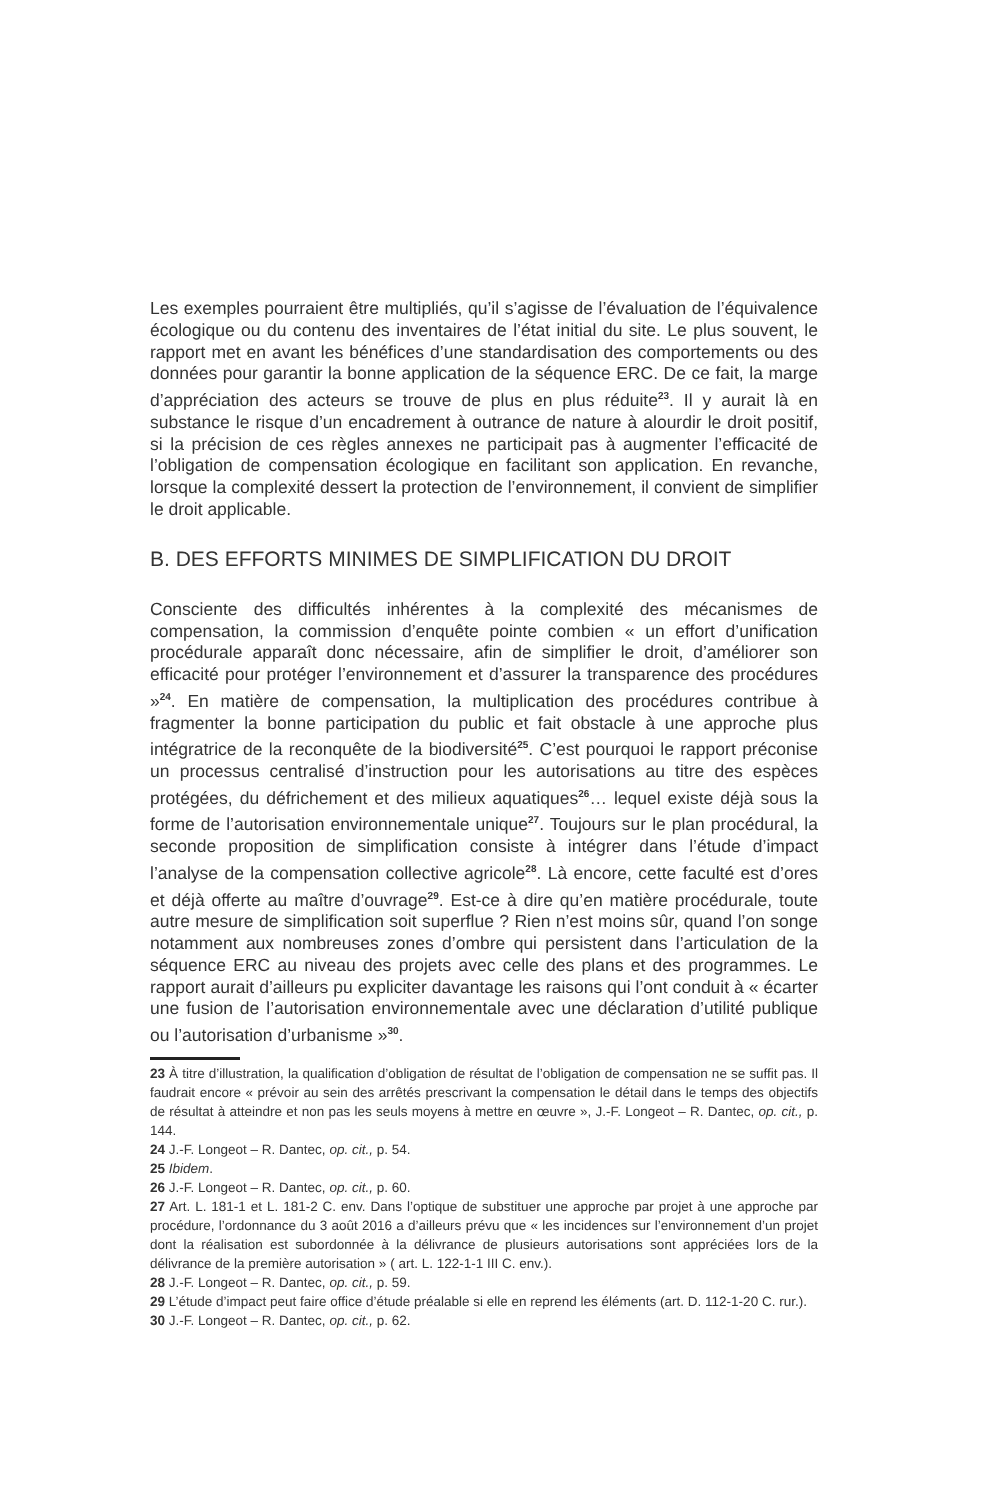Les exemples pourraient être multipliés, qu’il s’agisse de l’évaluation de l’équivalence écologique ou du contenu des inventaires de l’état initial du site. Le plus souvent, le rapport met en avant les bénéfices d’une standardisation des comportements ou des données pour garantir la bonne application de la séquence ERC. De ce fait, la marge d’appréciation des acteurs se trouve de plus en plus réduite<sup>23</sup>. Il y aurait là en substance le risque d’un encadrement à outrance de nature à alourdir le droit positif, si la précision de ces règles annexes ne participait pas à augmenter l’efficacité de l’obligation de compensation écologique en facilitant son application. En revanche, lorsque la complexité dessert la protection de l’environnement, il convient de simplifier le droit applicable.
B. DES EFFORTS MINIMES DE SIMPLIFICATION DU DROIT
Consciente des difficultés inhérentes à la complexité des mécanismes de compensation, la commission d’enquête pointe combien « un effort d’unification procédurale apparaît donc nécessaire, afin de simplifier le droit, d’améliorer son efficacité pour protéger l’environnement et d’assurer la transparence des procédures »<sup>24</sup>. En matière de compensation, la multiplication des procédures contribue à fragmenter la bonne participation du public et fait obstacle à une approche plus intégratrice de la reconquête de la biodiversité<sup>25</sup>. C’est pourquoi le rapport préconise un processus centralisé d’instruction pour les autorisations au titre des espèces protégées, du défrichement et des milieux aquatiques<sup>26</sup>… lequel existe déjà sous la forme de l’autorisation environnementale unique<sup>27</sup>. Toujours sur le plan procédural, la seconde proposition de simplification consiste à intégrer dans l’étude d’impact l’analyse de la compensation collective agricole<sup>28</sup>. Là encore, cette faculté est d’ores et déjà offerte au maître d’ouvrage<sup>29</sup>. Est-ce à dire qu’en matière procédurale, toute autre mesure de simplification soit superflue ? Rien n’est moins sûr, quand l’on songe notamment aux nombreuses zones d’ombre qui persistent dans l’articulation de la séquence ERC au niveau des projets avec celle des plans et des programmes. Le rapport aurait d’ailleurs pu expliciter davantage les raisons qui l’ont conduit à « écarter une fusion de l’autorisation environnementale avec une déclaration d’utilité publique ou l’autorisation d’urbanisme »<sup>30</sup>.
23 À titre d’illustration, la qualification d’obligation de résultat de l’obligation de compensation ne se suffit pas. Il faudrait encore « prévoir au sein des arrêtés prescrivant la compensation le détail dans le temps des objectifs de résultat à atteindre et non pas les seuls moyens à mettre en œuvre », J.-F. Longeot – R. Dantec, op. cit., p. 144.
24 J.-F. Longeot – R. Dantec, op. cit., p. 54.
25 Ibidem.
26 J.-F. Longeot – R. Dantec, op. cit., p. 60.
27 Art. L. 181-1 et L. 181-2 C. env. Dans l’optique de substituer une approche par projet à une approche par procédure, l’ordonnance du 3 août 2016 a d’ailleurs prévu que « les incidences sur l’environnement d’un projet dont la réalisation est subordonnée à la délivrance de plusieurs autorisations sont appréciées lors de la délivrance de la première autorisation » ( art. L. 122-1-1 III C. env.).
28 J.-F. Longeot – R. Dantec, op. cit., p. 59.
29 L’étude d’impact peut faire office d’étude préalable si elle en reprend les éléments (art. D. 112-1-20 C. rur.).
30 J.-F. Longeot – R. Dantec, op. cit., p. 62.